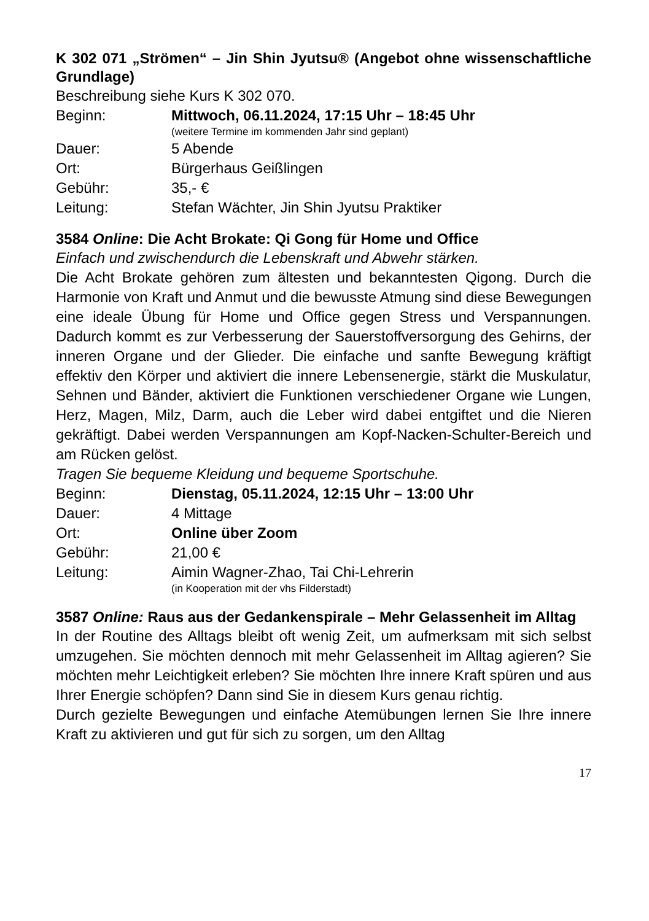K 302 071 „Strömen“ – Jin Shin Jyutsu® (Angebot ohne wissen­schaftliche Grundlage)
Beschreibung siehe Kurs K 302 070.
Beginn: Mittwoch, 06.11.2024, 17:15 Uhr – 18:45 Uhr
(weitere Termine im kommenden Jahr sind geplant)
Dauer: 5 Abende
Ort: Bürgerhaus Geißlingen
Gebühr: 35,- €
Leitung: Stefan Wächter, Jin Shin Jyutsu Praktiker
3584 Online: Die Acht Brokate: Qi Gong für Home und Office
Einfach und zwischendurch die Lebenskraft und Abwehr stärken.
Die Acht Brokate gehören zum ältesten und bekanntesten Qigong. Durch die Harmonie von Kraft und Anmut und die bewusste Atmung sind diese Bewegungen eine ideale Übung für Home und Office gegen Stress und Verspannungen. Dadurch kommt es zur Verbesserung der Sauerstoffversorgung des Gehirns, der inneren Organe und der Glie­der. Die einfache und sanfte Bewegung kräftigt effektiv den Körper und aktiviert die innere Lebensenergie, stärkt die Muskulatur, Sehnen und Bänder, aktiviert die Funktionen verschiedener Organe wie Lungen, Herz, Magen, Milz, Darm, auch die Leber wird dabei entgiftet und die Nieren gekräftigt. Dabei werden Verspannungen am Kopf-Nacken-Schulter-Bereich und am Rücken gelöst.
Tragen Sie bequeme Kleidung und bequeme Sportschuhe.
Beginn: Dienstag, 05.11.2024, 12:15 Uhr – 13:00 Uhr
Dauer: 4 Mittage
Ort: Online über Zoom
Gebühr: 21,00 €
Leitung: Aimin Wagner-Zhao, Tai Chi-Lehrerin
(in Kooperation mit der vhs Filderstadt)
3587 Online: Raus aus der Gedankenspirale – Mehr Gelassenheit im Alltag
In der Routine des Alltags bleibt oft wenig Zeit, um aufmerksam mit sich selbst umzugehen. Sie möchten dennoch mit mehr Gelassenheit im Alltag agieren? Sie möchten mehr Leichtigkeit erleben? Sie möch­ten Ihre innere Kraft spüren und aus Ihrer Energie schöpfen? Dann sind Sie in diesem Kurs genau richtig.
Durch gezielte Bewegungen und einfache Atemübungen lernen Sie Ihre innere Kraft zu aktivieren und gut für sich zu sorgen, um den Alltag
17